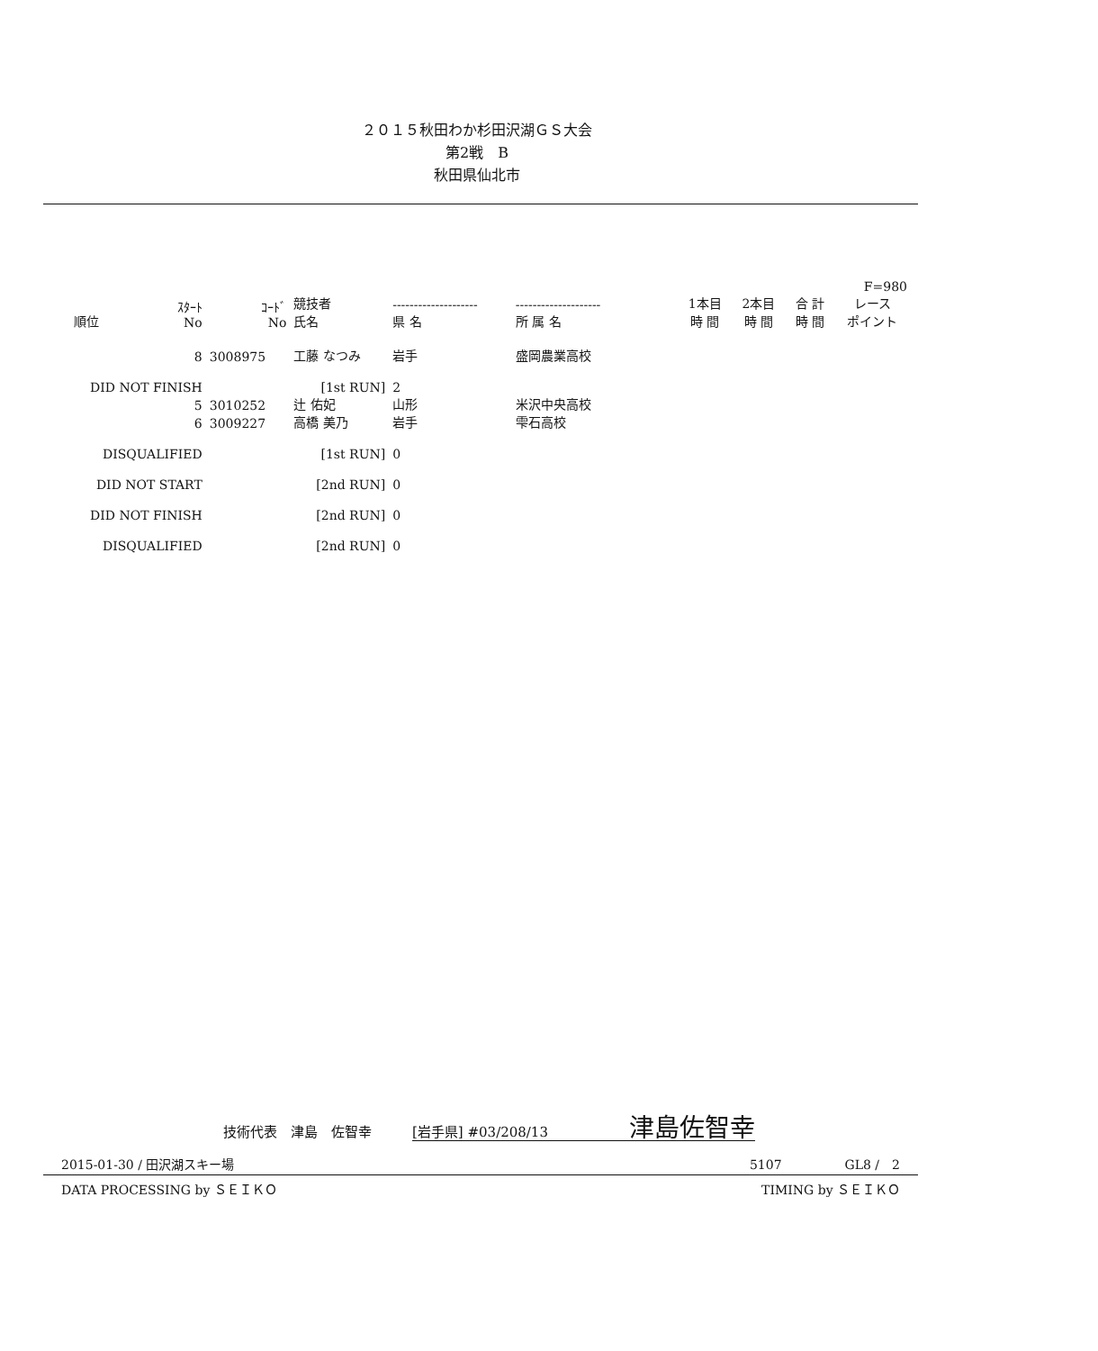２０１５秋田わか杉田沢湖ＧＳ大会
第2戦　B
秋田県仙北市
| | | | | | | | | | | F=980 |
| --- | --- | --- | --- | --- | --- | --- | --- | --- | --- | --- |
| 順位 | ｽﾀｰﾄ No | ｺｰﾄﾞ No | 競技者 氏名 | -------------------- 県 名 | -------------------- 所 属 名 | | 1本目 時 間 | 2本目 時 間 | 合 計 時 間 | レース ポイント |
| | 8 | 3008975 | 工藤 なつみ | 岩手 | 盛岡農業高校 | | | | | |
| DID NOT FINISH | | [1st RUN] | | 2 | | | | | | |
| | 5 | 3010252 | 辻 佑妃 | 山形 | 米沢中央高校 | | | | | |
| | 6 | 3009227 | 高橋 美乃 | 岩手 | 雫石高校 | | | | | |
| DISQUALIFIED | | [1st RUN] | | 0 | | | | | | |
| DID NOT START | | [2nd RUN] | | 0 | | | | | | |
| DID NOT FINISH | | [2nd RUN] | | 0 | | | | | | |
| DISQUALIFIED | | [2nd RUN] | | 0 | | | | | | |
技術代表　津島　佐智幸　　　[岩手県] #03/208/13　　　　　　津島佐智幸
2015-01-30 / 田沢湖スキー場 5107　　　　　GL8 /　2
DATA PROCESSING by ＳＥＩＫＯ TIMING by ＳＥＩＫＯ